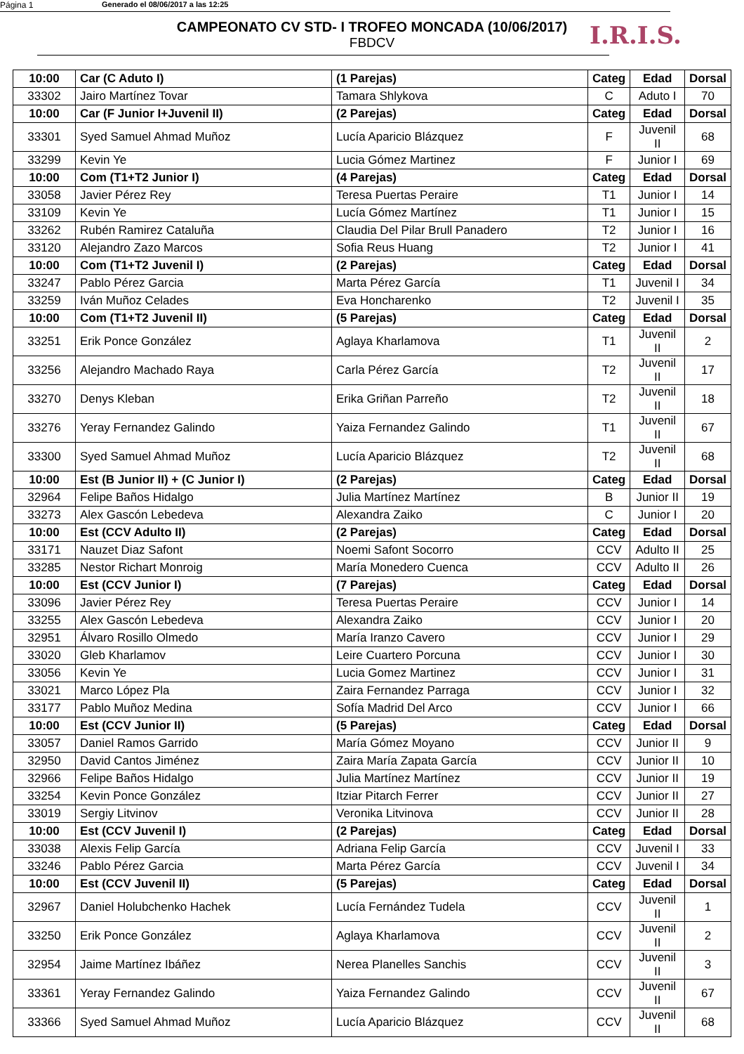Página 1 Generado el 08/06/2017 a las 12:25
I.R.I.S.
CAMPEONATO CV STD- I TROFEO MONCADA (10/06/2017)
FBDCV
| 10:00 | Car (C Aduto I) | (1 Parejas) | Categ | Edad | Dorsal |
| 33302 | Jairo Martínez Tovar | Tamara Shlykova | C | Aduto I | 70 |
| 10:00 | Car (F Junior I+Juvenil II) | (2 Parejas) | Categ | Edad | Dorsal |
| 33301 | Syed Samuel Ahmad Muñoz | Lucía Aparicio Blázquez | F | Juvenil II | 68 |
| 33299 | Kevin Ye | Lucia Gómez Martinez | F | Junior I | 69 |
| 10:00 | Com (T1+T2 Junior I) | (4 Parejas) | Categ | Edad | Dorsal |
| 33058 | Javier Pérez Rey | Teresa Puertas Peraire | T1 | Junior I | 14 |
| 33109 | Kevin Ye | Lucía Gómez Martínez | T1 | Junior I | 15 |
| 33262 | Rubén Ramirez Cataluña | Claudia Del Pilar Brull Panadero | T2 | Junior I | 16 |
| 33120 | Alejandro Zazo Marcos | Sofia Reus Huang | T2 | Junior I | 41 |
| 10:00 | Com (T1+T2 Juvenil I) | (2 Parejas) | Categ | Edad | Dorsal |
| 33247 | Pablo Pérez Garcia | Marta Pérez García | T1 | Juvenil I | 34 |
| 33259 | Iván Muñoz Celades | Eva Honcharenko | T2 | Juvenil I | 35 |
| 10:00 | Com (T1+T2 Juvenil II) | (5 Parejas) | Categ | Edad | Dorsal |
| 33251 | Erik Ponce González | Aglaya Kharlamova | T1 | Juvenil II | 2 |
| 33256 | Alejandro Machado Raya | Carla Pérez García | T2 | Juvenil II | 17 |
| 33270 | Denys Kleban | Erika Griñan Parreño | T2 | Juvenil II | 18 |
| 33276 | Yeray Fernandez Galindo | Yaiza Fernandez Galindo | T1 | Juvenil II | 67 |
| 33300 | Syed Samuel Ahmad Muñoz | Lucía Aparicio Blázquez | T2 | Juvenil II | 68 |
| 10:00 | Est (B Junior II) + (C Junior I) | (2 Parejas) | Categ | Edad | Dorsal |
| 32964 | Felipe Baños Hidalgo | Julia Martínez Martínez | B | Junior II | 19 |
| 33273 | Alex Gascón Lebedeva | Alexandra Zaiko | C | Junior I | 20 |
| 10:00 | Est (CCV Adulto II) | (2 Parejas) | Categ | Edad | Dorsal |
| 33171 | Nauzet Diaz Safont | Noemi Safont Socorro | CCV | Adulto II | 25 |
| 33285 | Nestor Richart Monroig | María Monedero Cuenca | CCV | Adulto II | 26 |
| 10:00 | Est (CCV Junior I) | (7 Parejas) | Categ | Edad | Dorsal |
| 33096 | Javier Pérez Rey | Teresa Puertas Peraire | CCV | Junior I | 14 |
| 33255 | Alex Gascón Lebedeva | Alexandra Zaiko | CCV | Junior I | 20 |
| 32951 | Álvaro Rosillo Olmedo | María Iranzo Cavero | CCV | Junior I | 29 |
| 33020 | Gleb Kharlamov | Leire Cuartero Porcuna | CCV | Junior I | 30 |
| 33056 | Kevin Ye | Lucia Gomez Martinez | CCV | Junior I | 31 |
| 33021 | Marco López Pla | Zaira Fernandez Parraga | CCV | Junior I | 32 |
| 33177 | Pablo Muñoz Medina | Sofía Madrid Del Arco | CCV | Junior I | 66 |
| 10:00 | Est (CCV Junior II) | (5 Parejas) | Categ | Edad | Dorsal |
| 33057 | Daniel Ramos Garrido | María Gómez Moyano | CCV | Junior II | 9 |
| 32950 | David Cantos Jiménez | Zaira María Zapata García | CCV | Junior II | 10 |
| 32966 | Felipe Baños Hidalgo | Julia Martínez Martínez | CCV | Junior II | 19 |
| 33254 | Kevin Ponce González | Itziar Pitarch Ferrer | CCV | Junior II | 27 |
| 33019 | Sergiy Litvinov | Veronika Litvinova | CCV | Junior II | 28 |
| 10:00 | Est (CCV Juvenil I) | (2 Parejas) | Categ | Edad | Dorsal |
| 33038 | Alexis Felip García | Adriana Felip García | CCV | Juvenil I | 33 |
| 33246 | Pablo Pérez Garcia | Marta Pérez García | CCV | Juvenil I | 34 |
| 10:00 | Est (CCV Juvenil II) | (5 Parejas) | Categ | Edad | Dorsal |
| 32967 | Daniel Holubchenko Hachek | Lucía Fernández Tudela | CCV | Juvenil II | 1 |
| 33250 | Erik Ponce González | Aglaya Kharlamova | CCV | Juvenil II | 2 |
| 32954 | Jaime Martínez Ibáñez | Nerea Planelles Sanchis | CCV | Juvenil II | 3 |
| 33361 | Yeray Fernandez Galindo | Yaiza Fernandez Galindo | CCV | Juvenil II | 67 |
| 33366 | Syed Samuel Ahmad Muñoz | Lucía Aparicio Blázquez | CCV | Juvenil II | 68 |